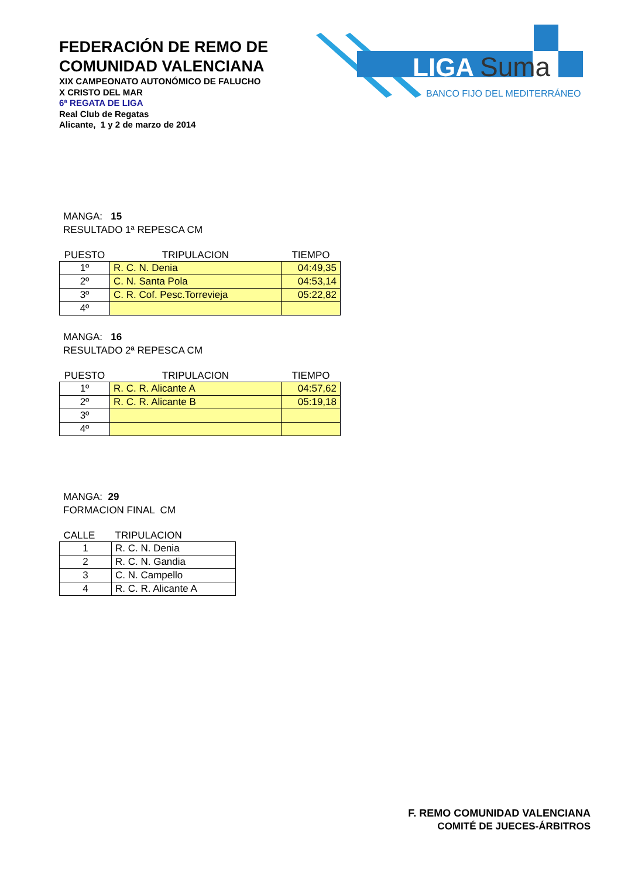FEDERACIÓN DE REMO DE COMUNIDAD VALENCIANA
XIX CAMPEONATO AUTONÓMICO DE FALUCHO
X CRISTO DEL MAR
6ª REGATA DE LIGA
Real Club de Regatas
Alicante, 1 y 2 de marzo de 2014
LIGA
Suma
BANCO FIJO DEL MEDITERRÁNEO
MANGA: 15
RESULTADO 1ª REPESCA CM
| PUESTO | TRIPULACION | TIEMPO |
| --- | --- | --- |
| 1º | R. C. N. Denia | 04:49,35 |
| 2º | C. N. Santa Pola | 04:53,14 |
| 3º | C. R. Cof. Pesc.Torrevieja | 05:22,82 |
| 4º | | |
MANGA: 16
RESULTADO 2ª REPESCA CM
| PUESTO | TRIPULACION | TIEMPO |
| --- | --- | --- |
| 1º | R. C. R. Alicante A | 04:57,62 |
| 2º | R. C. R. Alicante B | 05:19,18 |
| 3º | | |
| 4º | | |
MANGA: 29
FORMACION FINAL CM
| CALLE | TRIPULACION |
| --- | --- |
| 1 | R. C. N. Denia |
| 2 | R. C. N. Gandia |
| 3 | C. N. Campello |
| 4 | R. C. R. Alicante A |
F. REMO COMUNIDAD VALENCIANA
COMITÉ DE JUECES-ÁRBITROS